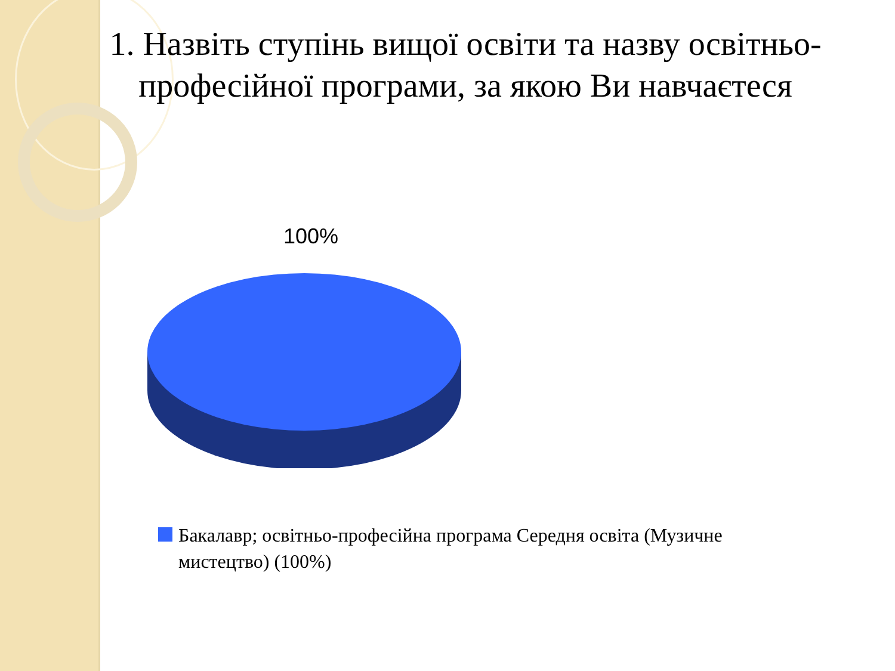1. Назвіть ступінь вищої освіти та назву освітньо-професійної програми, за якою Ви навчаєтеся
100%
Бакалавр; освітньо-професійна програма Середня освіта (Музичне мистецтво) (100%)